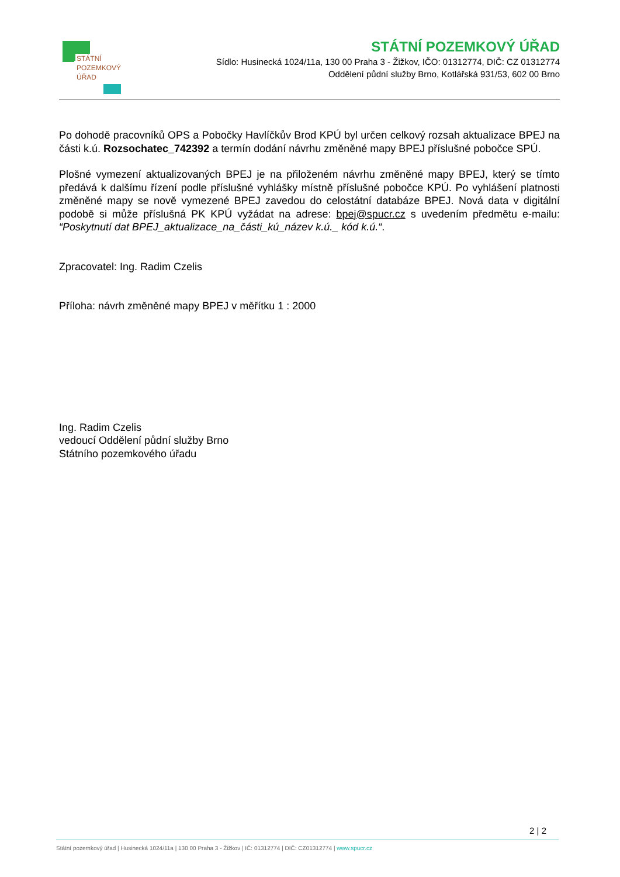STÁTNÍ
POZEMKOVÝ
ÚŘAD
STÁTNÍ POZEMKOVÝ ÚŘAD
Sídlo: Husinecká 1024/11a, 130 00 Praha 3 - Žižkov, IČO: 01312774, DIČ: CZ 01312774
Oddělení půdní služby Brno, Kotlářská 931/53, 602 00 Brno
Po dohodě pracovníků OPS a Pobočky Havlíčkův Brod KPÚ byl určen celkový rozsah aktualizace BPEJ na části k.ú. Rozsochatec_742392 a termín dodání návrhu změněné mapy BPEJ příslušné pobočce SPÚ.
Plošné vymezení aktualizovaných BPEJ je na přiloženém návrhu změněné mapy BPEJ, který se tímto předává k dalšímu řízení podle příslušné vyhlášky místně příslušné pobočce KPÚ. Po vyhlášení platnosti změněné mapy se nově vymezené BPEJ zavedou do celostátní databáze BPEJ. Nová data v digitální podobě si může příslušná PK KPÚ vyžádat na adrese: bpej@spucr.cz s uvedením předmětu e-mailu: “Poskytnutí dat BPEJ_aktualizace_na_části_kú_název k.ú._ kód k.ú.“.
Zpracovatel: Ing. Radim Czelis
Příloha: návrh změněné mapy BPEJ v měřítku 1 : 2000
Ing. Radim Czelis
vedoucí Oddělení půdní služby Brno
Státního pozemkového úřadu
2 | 2
Státní pozemkový úřad | Husinecká 1024/11a | 130 00 Praha 3 - Žižkov | IČ: 01312774 | DIČ: CZ01312774 | www.spucr.cz